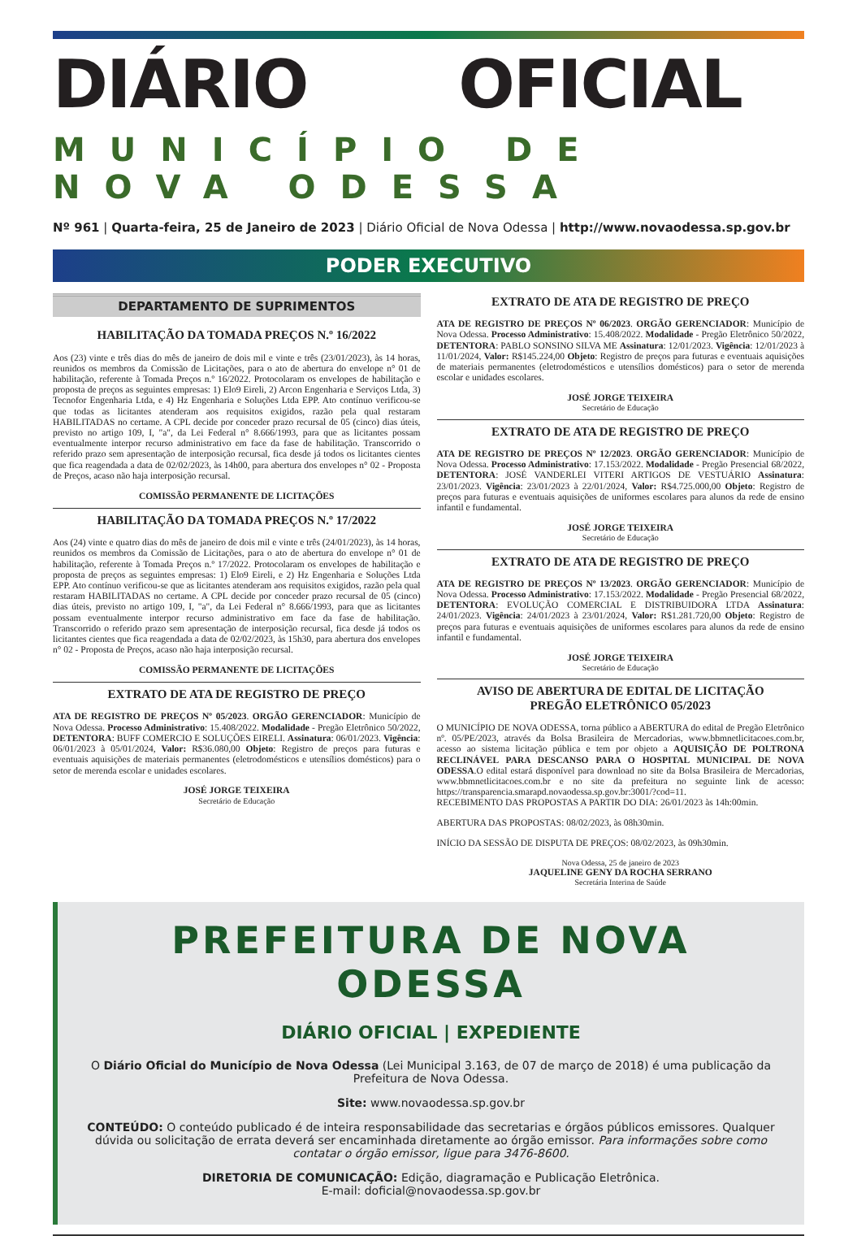DIÁRIO OFICIAL
MUNICÍPIO DE NOVA ODESSA
Nº 961 | Quarta-feira, 25 de Janeiro de 2023 | Diário Oficial de Nova Odessa | http://www.novaodessa.sp.gov.br
PODER EXECUTIVO
DEPARTAMENTO DE SUPRIMENTOS
HABILITAÇÃO DA TOMADA PREÇOS N.º 16/2022
Aos (23) vinte e três dias do mês de janeiro de dois mil e vinte e três (23/01/2023), às 14 horas, reunidos os membros da Comissão de Licitações, para o ato de abertura do envelope n° 01 de habilitação, referente à Tomada Preços n.º 16/2022. Protocolaram os envelopes de habilitação e proposta de preços as seguintes empresas: 1) Elo9 Eireli, 2) Arcon Engenharia e Serviços Ltda, 3) Tecnofor Engenharia Ltda, e 4) Hz Engenharia e Soluções Ltda EPP. Ato contínuo verificou-se que todas as licitantes atenderam aos requisitos exigidos, razão pela qual restaram HABILITADAS no certame. A CPL decide por conceder prazo recursal de 05 (cinco) dias úteis, previsto no artigo 109, I, "a", da Lei Federal n° 8.666/1993, para que as licitantes possam eventualmente interpor recurso administrativo em face da fase de habilitação. Transcorrido o referido prazo sem apresentação de interposição recursal, fica desde já todos os licitantes cientes que fica reagendada a data de 02/02/2023, às 14h00, para abertura dos envelopes n° 02 - Proposta de Preços, acaso não haja interposição recursal.
COMISSÃO PERMANENTE DE LICITAÇÕES
HABILITAÇÃO DA TOMADA PREÇOS N.º 17/2022
Aos (24) vinte e quatro dias do mês de janeiro de dois mil e vinte e três (24/01/2023), às 14 horas, reunidos os membros da Comissão de Licitações, para o ato de abertura do envelope n° 01 de habilitação, referente à Tomada Preços n.º 17/2022. Protocolaram os envelopes de habilitação e proposta de preços as seguintes empresas: 1) Elo9 Eireli, e 2) Hz Engenharia e Soluções Ltda EPP. Ato contínuo verificou-se que as licitantes atenderam aos requisitos exigidos, razão pela qual restaram HABILITADAS no certame. A CPL decide por conceder prazo recursal de 05 (cinco) dias úteis, previsto no artigo 109, I, "a", da Lei Federal n° 8.666/1993, para que as licitantes possam eventualmente interpor recurso administrativo em face da fase de habilitação. Transcorrido o referido prazo sem apresentação de interposição recursal, fica desde já todos os licitantes cientes que fica reagendada a data de 02/02/2023, às 15h30, para abertura dos envelopes n° 02 - Proposta de Preços, acaso não haja interposição recursal.
COMISSÃO PERMANENTE DE LICITAÇÕES
EXTRATO DE ATA DE REGISTRO DE PREÇO
ATA DE REGISTRO DE PREÇOS Nº 05/2023. ORGÃO GERENCIADOR: Município de Nova Odessa. Processo Administrativo: 15.408/2022. Modalidade - Pregão Eletrônico 50/2022, DETENTORA: BUFF COMERCIO E SOLUÇÕES EIRELI. Assinatura: 06/01/2023. Vigência: 06/01/2023 à 05/01/2024, Valor: R$36.080,00 Objeto: Registro de preços para futuras e eventuais aquisições de materiais permanentes (eletrodomésticos e utensílios domésticos) para o setor de merenda escolar e unidades escolares.
JOSÉ JORGE TEIXEIRA
Secretário de Educação
EXTRATO DE ATA DE REGISTRO DE PREÇO
ATA DE REGISTRO DE PREÇOS Nº 06/2023. ORGÃO GERENCIADOR: Município de Nova Odessa. Processo Administrativo: 15.408/2022. Modalidade - Pregão Eletrônico 50/2022, DETENTORA: PABLO SONSINO SILVA ME Assinatura: 12/01/2023. Vigência: 12/01/2023 à 11/01/2024, Valor: R$145.224,00 Objeto: Registro de preços para futuras e eventuais aquisições de materiais permanentes (eletrodomésticos e utensílios domésticos) para o setor de merenda escolar e unidades escolares.
JOSÉ JORGE TEIXEIRA
Secretário de Educação
EXTRATO DE ATA DE REGISTRO DE PREÇO
ATA DE REGISTRO DE PREÇOS Nº 12/2023. ORGÃO GERENCIADOR: Município de Nova Odessa. Processo Administrativo: 17.153/2022. Modalidade - Pregão Presencial 68/2022, DETENTORA: JOSÉ VANDERLEI VITERI ARTIGOS DE VESTUÁRIO Assinatura: 23/01/2023. Vigência: 23/01/2023 à 22/01/2024, Valor: R$4.725.000,00 Objeto: Registro de preços para futuras e eventuais aquisições de uniformes escolares para alunos da rede de ensino infantil e fundamental.
JOSÉ JORGE TEIXEIRA
Secretário de Educação
EXTRATO DE ATA DE REGISTRO DE PREÇO
ATA DE REGISTRO DE PREÇOS Nº 13/2023. ORGÃO GERENCIADOR: Município de Nova Odessa. Processo Administrativo: 17.153/2022. Modalidade - Pregão Presencial 68/2022, DETENTORA: EVOLUÇÃO COMERCIAL E DISTRIBUIDORA LTDA Assinatura: 24/01/2023. Vigência: 24/01/2023 à 23/01/2024, Valor: R$1.281.720,00 Objeto: Registro de preços para futuras e eventuais aquisições de uniformes escolares para alunos da rede de ensino infantil e fundamental.
JOSÉ JORGE TEIXEIRA
Secretário de Educação
AVISO DE ABERTURA DE EDITAL DE LICITAÇÃO
PREGÃO ELETRÔNICO 05/2023
O MUNICÍPIO DE NOVA ODESSA, torna público a ABERTURA do edital de Pregão Eletrônico nº. 05/PE/2023, através da Bolsa Brasileira de Mercadorias, www.bbmnetlicitacoes.com.br, acesso ao sistema licitação pública e tem por objeto a AQUISIÇÃO DE POLTRONA RECLINÁVEL PARA DESCANSO PARA O HOSPITAL MUNICIPAL DE NOVA ODESSA.O edital estará disponível para download no site da Bolsa Brasileira de Mercadorias, www.bbmnetlicitacoes.com.br e no site da prefeitura no seguinte link de acesso: https://transparencia.smarapd.novaodessa.sp.gov.br:3001/?cod=11.
RECEBIMENTO DAS PROPOSTAS A PARTIR DO DIA: 26/01/2023 às 14h:00min.
ABERTURA DAS PROPOSTAS: 08/02/2023, às 08h30min.
INÍCIO DA SESSÃO DE DISPUTA DE PREÇOS: 08/02/2023, às 09h30min.
Nova Odessa, 25 de janeiro de 2023
JAQUELINE GENY DA ROCHA SERRANO
Secretária Interina de Saúde
PREFEITURA DE NOVA ODESSA
DIÁRIO OFICIAL | EXPEDIENTE
O Diário Oficial do Município de Nova Odessa (Lei Municipal 3.163, de 07 de março de 2018) é uma publicação da Prefeitura de Nova Odessa.
Site: www.novaodessa.sp.gov.br
CONTEÚDO: O conteúdo publicado é de inteira responsabilidade das secretarias e órgãos públicos emissores. Qualquer dúvida ou solicitação de errata deverá ser encaminhada diretamente ao órgão emissor. Para informações sobre como contatar o órgão emissor, ligue para 3476-8600.
DIRETORIA DE COMUNICAÇÃO: Edição, diagramação e Publicação Eletrônica.
E-mail: doficial@novaodessa.sp.gov.br